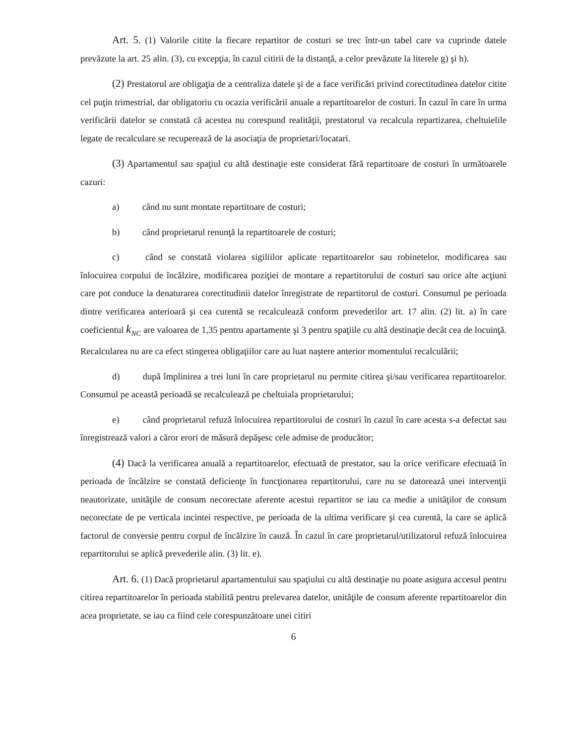Art. 5. (1) Valorile citite la fiecare repartitor de costuri se trec într-un tabel care va cuprinde datele prevăzute la art. 25 alin. (3), cu excepţia, în cazul citirii de la distanţă, a celor prevăzute la literele g) şi h).
(2) Prestatorul are obligaţia de a centraliza datele şi de a face verificări privind corectitudinea datelor citite cel puţin trimestrial, dar obligatoriu cu ocazia verificării anuale a repartitoarelor de costuri. În cazul în care în urma verificării datelor se constată că acestea nu corespund realităţii, prestatorul va recalcula repartizarea, cheltuielile legate de recalculare se recuperează de la asociaţia de proprietari/locatari.
(3) Apartamentul sau spaţiul cu altă destinaţie este considerat fără repartitoare de costuri în următoarele cazuri:
a) când nu sunt montate repartitoare de costuri;
b) când proprietarul renunţă la repartitoarele de costuri;
c) când se constată violarea sigiliilor aplicate repartitoarelor sau robinetelor, modificarea sau înlocuirea corpului de încălzire, modificarea poziţiei de montare a repartitorului de costuri sau orice alte acţiuni care pot conduce la denaturarea corectitudinii datelor înregistrate de repartitorul de costuri. Consumul pe perioada dintre verificarea anterioară şi cea curentă se recalculează conform prevederilor art. 17 alin. (2) lit. a) în care coeficientul k<sub>NC</sub> are valoarea de 1,35 pentru apartamente şi 3 pentru spaţiile cu altă destinaţie decât cea de locuinţă. Recalcularea nu are ca efect stingerea obligaţiilor care au luat naştere anterior momentului recalculării;
d) după împlinirea a trei luni în care proprietarul nu permite citirea şi/sau verificarea repartitoarelor. Consumul pe această perioadă se recalculează pe cheltuiala proprietarului;
e) când proprietarul refuză înlocuirea repartitorului de costuri în cazul în care acesta s-a defectat sau înregistrează valori a căror erori de măsură depăşesc cele admise de producător;
(4) Dacă la verificarea anuală a repartitoarelor, efectuată de prestator, sau la orice verificare efectuată în perioada de încălzire se constată deficienţe în funcţionarea repartitorului, care nu se datorează unei intervenţii neautorizate, unităţile de consum necorectate aferente acestui repartitor se iau ca medie a unităţilor de consum necorectate de pe verticala incintei respective, pe perioada de la ultima verificare şi cea curentă, la care se aplică factorul de conversie pentru corpul de încălzire în cauză. În cazul în care proprietarul/utilizatorul refuză înlocuirea repartitorului se aplică prevederile alin. (3) lit. e).
Art. 6. (1) Dacă proprietarul apartamentului sau spaţiului cu altă destinaţie nu poate asigura accesul pentru citirea repartitoarelor în perioada stabilită pentru prelevarea datelor, unităţile de consum aferente repartitoarelor din acea proprietate, se iau ca fiind cele corespunzătoare unei citiri
6